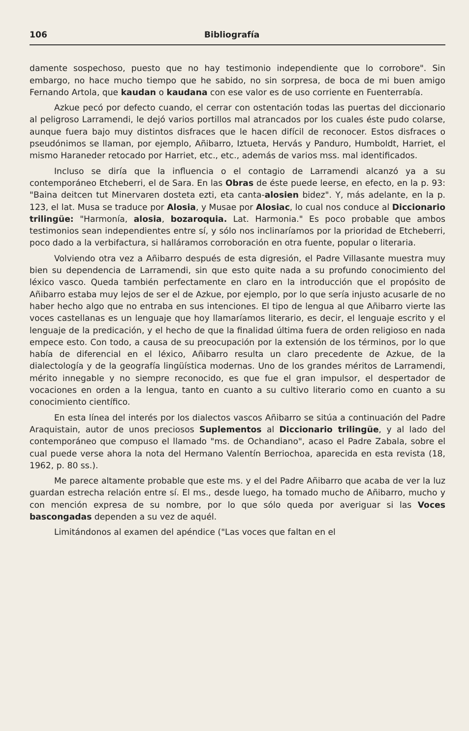106 Bibliografía
damente sospechoso, puesto que no hay testimonio independiente que lo corrobore". Sin embargo, no hace mucho tiempo que he sabido, no sin sorpresa, de boca de mi buen amigo Fernando Artola, que kaudan o kaudana con ese valor es de uso corriente en Fuenterrabía.
Azkue pecó por defecto cuando, el cerrar con ostentación todas las puertas del diccionario al peligroso Larramendi, le dejó varios portillos mal atrancados por los cuales éste pudo colarse, aunque fuera bajo muy distintos disfraces que le hacen difícil de reconocer. Estos disfraces o pseudónimos se llaman, por ejemplo, Añibarro, Iztueta, Hervás y Panduro, Humboldt, Harriet, el mismo Haraneder retocado por Harriet, etc., etc., además de varios mss. mal identificados.
Incluso se diría que la influencia o el contagio de Larramendi alcanzó ya a su contemporáneo Etcheberri, el de Sara. En las Obras de éste puede leerse, en efecto, en la p. 93: "Baina deitcen tut Minervaren dosteta ezti, eta canta-alosien bidez". Y, más adelante, en la p. 123, el lat. Musa se traduce por Alosia, y Musae por Alosiac, lo cual nos conduce al Diccionario trilingüe: "Harmonía, alosia, bozaroquia. Lat. Harmonia." Es poco probable que ambos testimonios sean independientes entre sí, y sólo nos inclinaríamos por la prioridad de Etcheberri, poco dado a la verbifactura, si halláramos corroboración en otra fuente, popular o literaria.
Volviendo otra vez a Añibarro después de esta digresión, el Padre Villasante muestra muy bien su dependencia de Larramendi, sin que esto quite nada a su profundo conocimiento del léxico vasco. Queda también perfectamente en claro en la introducción que el propósito de Añibarro estaba muy lejos de ser el de Azkue, por ejemplo, por lo que sería injusto acusarle de no haber hecho algo que no entraba en sus intenciones. El tipo de lengua al que Añibarro vierte las voces castellanas es un lenguaje que hoy llamaríamos literario, es decir, el lenguaje escrito y el lenguaje de la predicación, y el hecho de que la finalidad última fuera de orden religioso en nada empece esto. Con todo, a causa de su preocupación por la extensión de los términos, por lo que había de diferencial en el léxico, Añibarro resulta un claro precedente de Azkue, de la dialectología y de la geografía lingüística modernas. Uno de los grandes méritos de Larramendi, mérito innegable y no siempre reconocido, es que fue el gran impulsor, el despertador de vocaciones en orden a la lengua, tanto en cuanto a su cultivo literario como en cuanto a su conocimiento científico.
En esta línea del interés por los dialectos vascos Añibarro se sitúa a continuación del Padre Araquistain, autor de unos preciosos Suplementos al Diccionario trilingüe, y al lado del contemporáneo que compuso el llamado "ms. de Ochandiano", acaso el Padre Zabala, sobre el cual puede verse ahora la nota del Hermano Valentín Berriochoa, aparecida en esta revista (18, 1962, p. 80 ss.).
Me parece altamente probable que este ms. y el del Padre Añibarro que acaba de ver la luz guardan estrecha relación entre sí. El ms., desde luego, ha tomado mucho de Añibarro, mucho y con mención expresa de su nombre, por lo que sólo queda por averiguar si las Voces bascongadas dependen a su vez de aquél.
Limitándonos al examen del apéndice ("Las voces que faltan en el